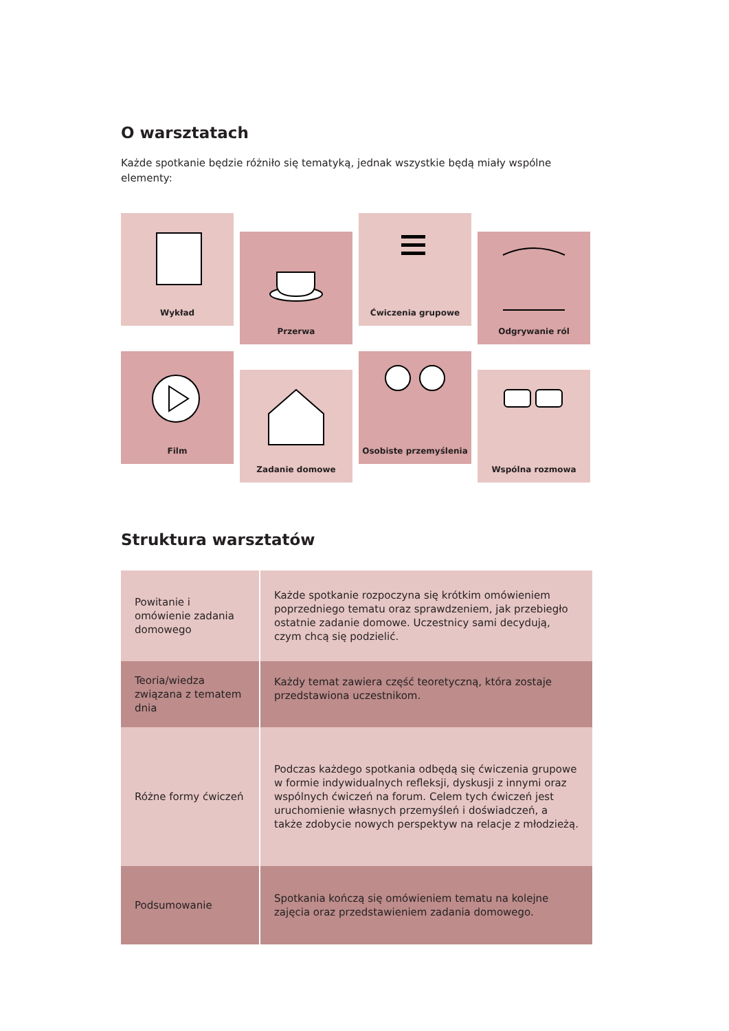O warsztatach
Każde spotkanie będzie różniło się tematyką, jednak wszystkie będą miały wspólne elementy:
Wykład
Przerwa
Ćwiczenia grupowe
Odgrywanie ról
Film
Zadanie domowe
Osobiste przemyślenia
Wspólna rozmowa
Struktura warsztatów
| Powitanie i omówienie zadania domowego | Każde spotkanie rozpoczyna się krótkim omówieniem poprzedniego tematu oraz sprawdzeniem, jak przebiegło ostatnie zadanie domowe. Uczestnicy sami decydują, czym chcą się podzielić. |
| Teoria/wiedza związana z tematem dnia | Każdy temat zawiera część teoretyczną, która zostaje przedstawiona uczestnikom. |
| Różne formy ćwiczeń | Podczas każdego spotkania odbędą się ćwiczenia grupowe w formie indywidualnych refleksji, dyskusji z innymi oraz wspólnych ćwiczeń na forum. Celem tych ćwiczeń jest uruchomienie własnych przemyśleń i doświadczeń, a także zdobycie nowych perspektyw na relacje z młodzieżą. |
| Podsumowanie | Spotkania kończą się omówieniem tematu na kolejne zajęcia oraz przedstawieniem zadania domowego. |